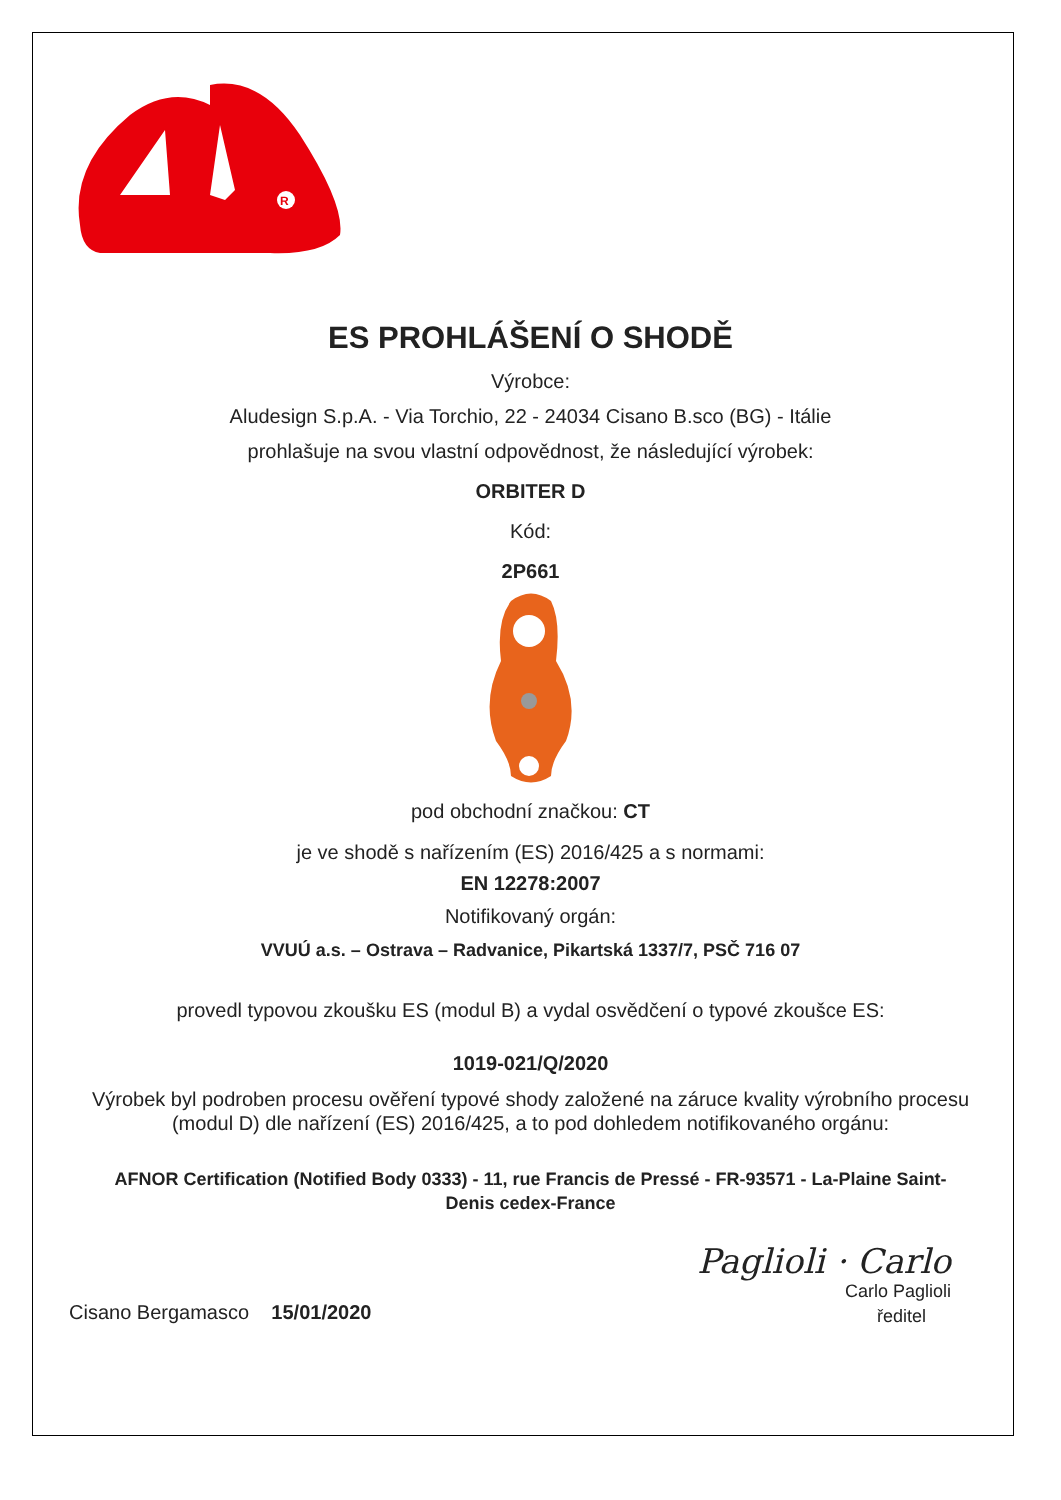R
ES PROHLÁŠENÍ O SHODĚ
Výrobce:
Aludesign S.p.A. - Via Torchio, 22 - 24034 Cisano B.sco (BG) - Itálie
prohlašuje na svou vlastní odpovědnost, že následující výrobek:
ORBITER D
Kód:
2P661
pod obchodní značkou: CT
je ve shodě s nařízením (ES) 2016/425 a s normami:
EN 12278:2007
Notifikovaný orgán:
VVUÚ a.s. – Ostrava – Radvanice, Pikartská 1337/7, PSČ 716 07
provedl typovou zkoušku ES (modul B) a vydal osvědčení o typové zkoušce ES:
1019-021/Q/2020
Výrobek byl podroben procesu ověření typové shody založené na záruce kvality výrobního procesu (modul D) dle nařízení (ES) 2016/425, a to pod dohledem notifikovaného orgánu:
AFNOR Certification (Notified Body 0333) - 11, rue Francis de Pressé - FR-93571 - La-Plaine Saint-Denis cedex-France
Cisano Bergamasco 15/01/2020
Paglioli · Carlo
Carlo Paglioli
ředitel